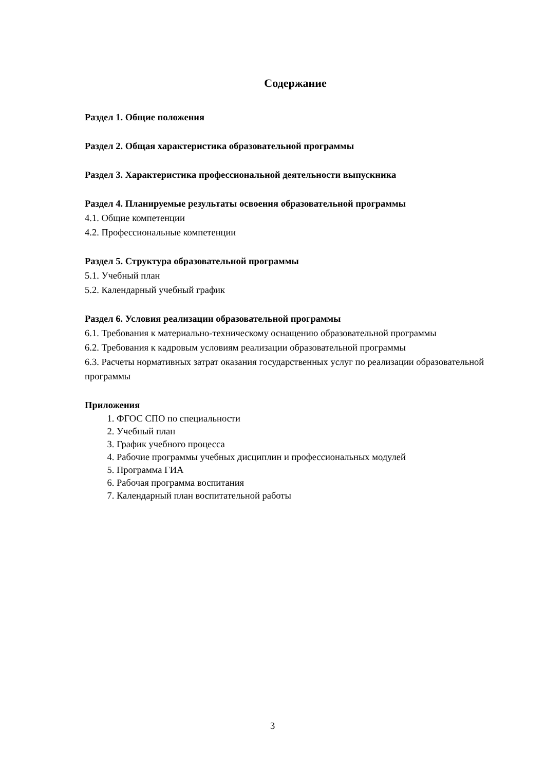Содержание
Раздел 1. Общие положения
Раздел 2. Общая характеристика образовательной программы
Раздел 3. Характеристика профессиональной деятельности выпускника
Раздел 4. Планируемые результаты освоения образовательной программы
4.1. Общие компетенции
4.2. Профессиональные компетенции
Раздел 5. Структура образовательной программы
5.1. Учебный план
5.2. Календарный учебный график
Раздел 6. Условия реализации образовательной программы
6.1. Требования к материально-техническому оснащению образовательной программы
6.2. Требования к кадровым условиям реализации образовательной программы
6.3. Расчеты нормативных затрат оказания государственных услуг по реализации образовательной программы
Приложения
1. ФГОС СПО по специальности
2. Учебный план
3. График учебного процесса
4. Рабочие программы учебных дисциплин и профессиональных модулей
5. Программа ГИА
6. Рабочая программа воспитания
7. Календарный план воспитательной работы
3